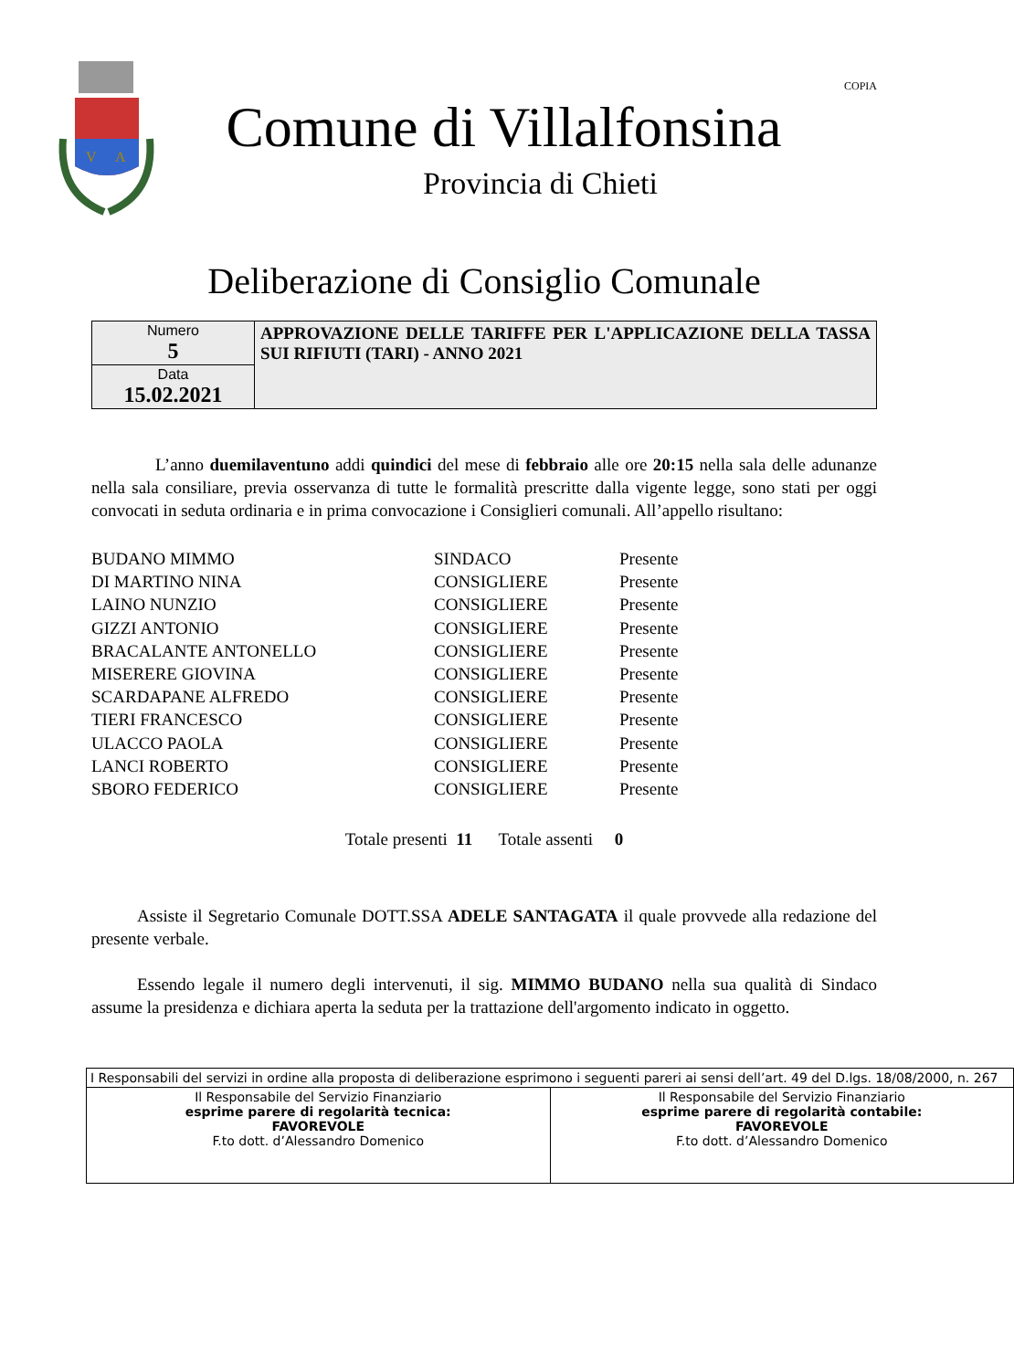V
A
Comune di Villalfonsina
Provincia di Chieti
COPIA
Deliberazione di Consiglio Comunale
| Numero 5 | APPROVAZIONE DELLE TARIFFE PER L'APPLICAZIONE DELLA TASSA SUI RIFIUTI (TARI) - ANNO 2021 |
| Data 15.02.2021 | |
L’anno duemilaventuno addi quindici del mese di febbraio alle ore 20:15 nella sala delle adunanze nella sala consiliare, previa osservanza di tutte le formalità prescritte dalla vigente legge, sono stati per oggi convocati in seduta ordinaria e in prima convocazione i Consiglieri comunali. All’appello risultano:
| BUDANO MIMMO | SINDACO | Presente |
| DI MARTINO NINA | CONSIGLIERE | Presente |
| LAINO NUNZIO | CONSIGLIERE | Presente |
| GIZZI ANTONIO | CONSIGLIERE | Presente |
| BRACALANTE ANTONELLO | CONSIGLIERE | Presente |
| MISERERE GIOVINA | CONSIGLIERE | Presente |
| SCARDAPANE ALFREDO | CONSIGLIERE | Presente |
| TIERI FRANCESCO | CONSIGLIERE | Presente |
| ULACCO PAOLA | CONSIGLIERE | Presente |
| LANCI ROBERTO | CONSIGLIERE | Presente |
| SBORO FEDERICO | CONSIGLIERE | Presente |
Totale presenti 11 Totale assenti 0
Assiste il Segretario Comunale DOTT.SSA ADELE SANTAGATA il quale provvede alla redazione del presente verbale.
Essendo legale il numero degli intervenuti, il sig. MIMMO BUDANO nella sua qualità di Sindaco assume la presidenza e dichiara aperta la seduta per la trattazione dell'argomento indicato in oggetto.
| I Responsabili del servizi in ordine alla proposta di deliberazione esprimono i seguenti pareri ai sensi dell’art. 49 del D.lgs. 18/08/2000, n. 267 | |
| Il Responsabile del Servizio Finanziario esprime parere di regolarità tecnica: FAVOREVOLE F.to dott. d’Alessandro Domenico | Il Responsabile del Servizio Finanziario esprime parere di regolarità contabile: FAVOREVOLE F.to dott. d’Alessandro Domenico |